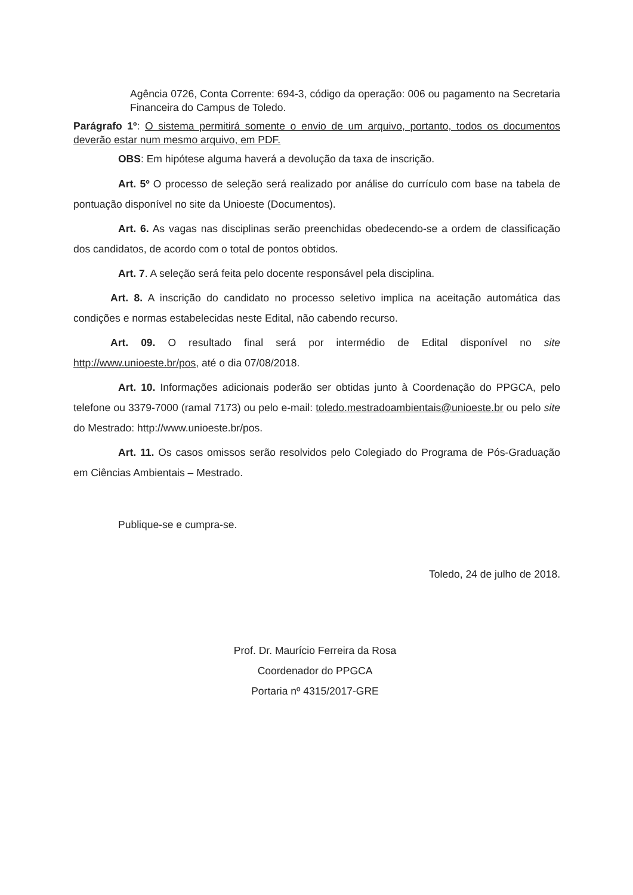Agência 0726, Conta Corrente: 694-3, código da operação: 006 ou pagamento na Secretaria Financeira do Campus de Toledo.
Parágrafo 1º: O sistema permitirá somente o envio de um arquivo, portanto, todos os documentos deverão estar num mesmo arquivo, em PDF.
OBS: Em hipótese alguma haverá a devolução da taxa de inscrição.
Art. 5º O processo de seleção será realizado por análise do currículo com base na tabela de pontuação disponível no site da Unioeste (Documentos).
Art. 6. As vagas nas disciplinas serão preenchidas obedecendo-se a ordem de classificação dos candidatos, de acordo com o total de pontos obtidos.
Art. 7. A seleção será feita pelo docente responsável pela disciplina.
Art. 8. A inscrição do candidato no processo seletivo implica na aceitação automática das condições e normas estabelecidas neste Edital, não cabendo recurso.
Art. 09. O resultado final será por intermédio de Edital disponível no site http://www.unioeste.br/pos, até o dia 07/08/2018.
Art. 10. Informações adicionais poderão ser obtidas junto à Coordenação do PPGCA, pelo telefone ou 3379-7000 (ramal 7173) ou pelo e-mail: toledo.mestradoambientais@unioeste.br ou pelo site do Mestrado: http://www.unioeste.br/pos.
Art. 11. Os casos omissos serão resolvidos pelo Colegiado do Programa de Pós-Graduação em Ciências Ambientais – Mestrado.
Publique-se e cumpra-se.
Toledo, 24 de julho de 2018.
Prof. Dr. Maurício Ferreira da Rosa
Coordenador do PPGCA
Portaria nº 4315/2017-GRE